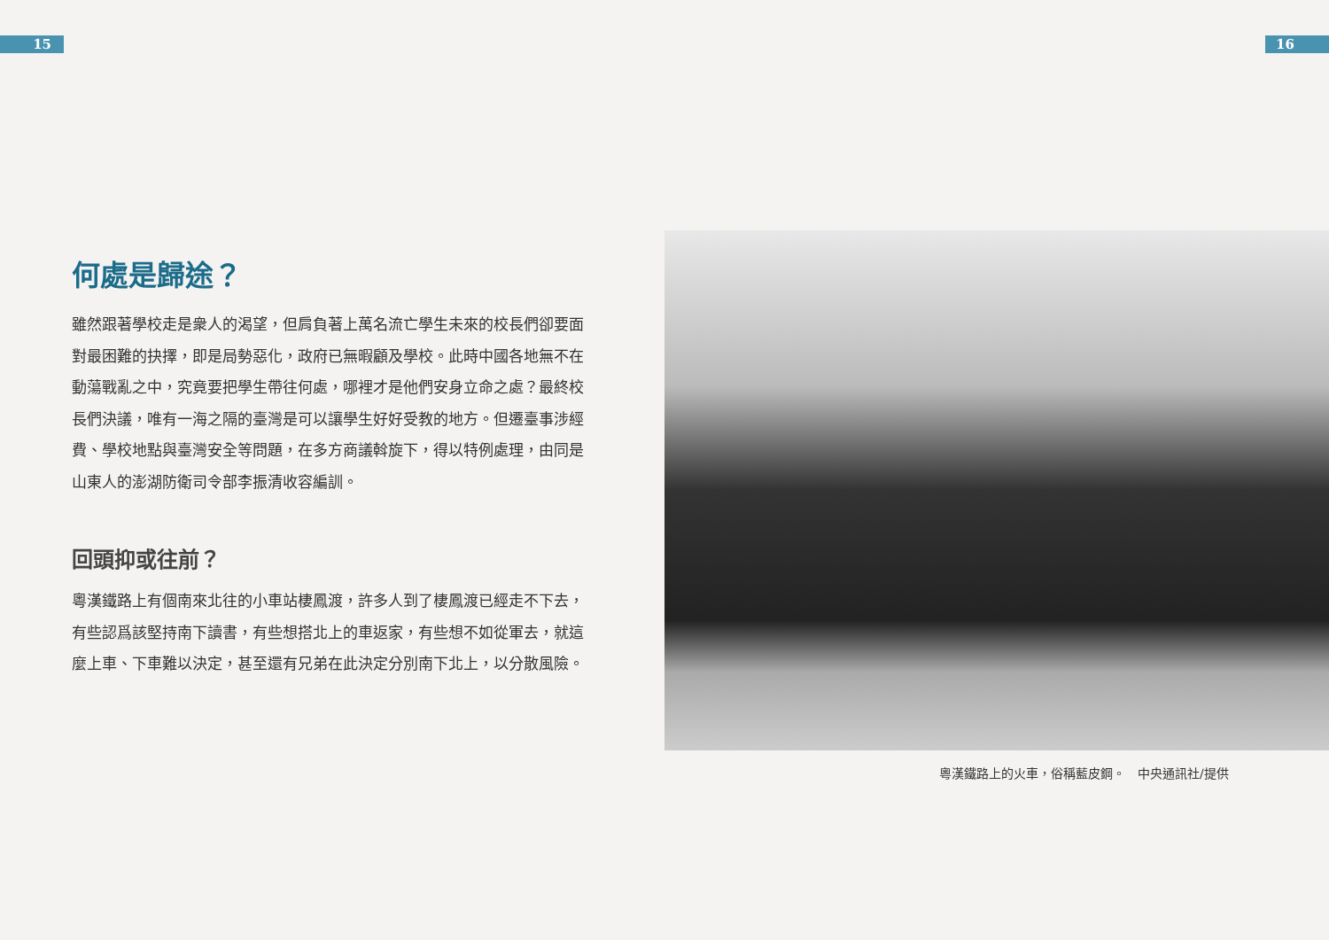15 16
何處是歸途？
雖然跟著學校走是衆人的渴望，但肩負著上萬名流亡學生未來的校長們卻要面對最困難的抉擇，即是局勢惡化，政府已無暇顧及學校。此時中國各地無不在動蕩戰亂之中，究竟要把學生帶往何處，哪裡才是他們安身立命之處？最終校長們決議，唯有一海之隔的臺灣是可以讓學生好好受教的地方。但遷臺事涉經費、學校地點與臺灣安全等問題，在多方商議斡旋下，得以特例處理，由同是山東人的澎湖防衛司令部李振清收容編訓。
回頭抑或往前？
粵漢鐵路上有個南來北往的小車站棲鳳渡，許多人到了棲鳳渡已經走不下去，有些認爲該堅持南下讀書，有些想搭北上的車返家，有些想不如從軍去，就這麼上車、下車難以決定，甚至還有兄弟在此決定分別南下北上，以分散風險。
粵漢鐵路上的火車，俗稱藍皮鋼。　中央通訊社/提供